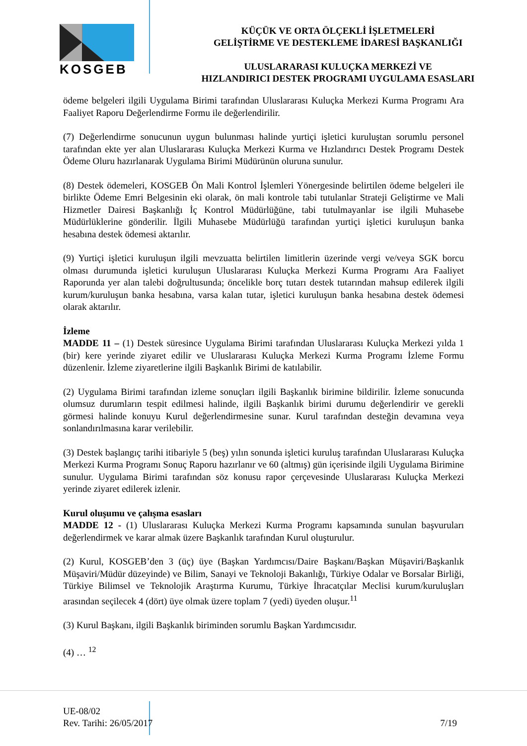KOSGEB
KÜÇÜK VE ORTA ÖLÇEKLİ İŞLETMELERİ
GELİŞTİRME VE DESTEKLEME İDARESİ BAŞKANLIĞI
ULUSLARARASI KULUÇKA MERKEZİ VE
HIZLANDIRICI DESTEK PROGRAMI UYGULAMA ESASLARI
ödeme belgeleri ilgili Uygulama Birimi tarafından Uluslararası Kuluçka Merkezi Kurma Programı Ara Faaliyet Raporu Değerlendirme Formu ile değerlendirilir.
(7) Değerlendirme sonucunun uygun bulunması halinde yurtiçi işletici kuruluştan sorumlu personel tarafından ekte yer alan Uluslararası Kuluçka Merkezi Kurma ve Hızlandırıcı Destek Programı Destek Ödeme Oluru hazırlanarak Uygulama Birimi Müdürünün oluruna sunulur.
(8) Destek ödemeleri, KOSGEB Ön Mali Kontrol İşlemleri Yönergesinde belirtilen ödeme belgeleri ile birlikte Ödeme Emri Belgesinin eki olarak, ön mali kontrole tabi tutulanlar Strateji Geliştirme ve Mali Hizmetler Dairesi Başkanlığı İç Kontrol Müdürlüğüne, tabi tutulmayanlar ise ilgili Muhasebe Müdürlüklerine gönderilir. İlgili Muhasebe Müdürlüğü tarafından yurtiçi işletici kuruluşun banka hesabına destek ödemesi aktarılır.
(9) Yurtiçi işletici kuruluşun ilgili mevzuatta belirtilen limitlerin üzerinde vergi ve/veya SGK borcu olması durumunda işletici kuruluşun Uluslararası Kuluçka Merkezi Kurma Programı Ara Faaliyet Raporunda yer alan talebi doğrultusunda; öncelikle borç tutarı destek tutarından mahsup edilerek ilgili kurum/kuruluşun banka hesabına, varsa kalan tutar, işletici kuruluşun banka hesabına destek ödemesi olarak aktarılır.
İzleme
MADDE 11 – (1) Destek süresince Uygulama Birimi tarafından Uluslararası Kuluçka Merkezi yılda 1 (bir) kere yerinde ziyaret edilir ve Uluslararası Kuluçka Merkezi Kurma Programı İzleme Formu düzenlenir. İzleme ziyaretlerine ilgili Başkanlık Birimi de katılabilir.
(2) Uygulama Birimi tarafından izleme sonuçları ilgili Başkanlık birimine bildirilir. İzleme sonucunda olumsuz durumların tespit edilmesi halinde, ilgili Başkanlık birimi durumu değerlendirir ve gerekli görmesi halinde konuyu Kurul değerlendirmesine sunar. Kurul tarafından desteğin devamına veya sonlandırılmasına karar verilebilir.
(3) Destek başlangıç tarihi itibariyle 5 (beş) yılın sonunda işletici kuruluş tarafından Uluslararası Kuluçka Merkezi Kurma Programı Sonuç Raporu hazırlanır ve 60 (altmış) gün içerisinde ilgili Uygulama Birimine sunulur. Uygulama Birimi tarafından söz konusu rapor çerçevesinde Uluslararası Kuluçka Merkezi yerinde ziyaret edilerek izlenir.
Kurul oluşumu ve çalışma esasları
MADDE 12 - (1) Uluslararası Kuluçka Merkezi Kurma Programı kapsamında sunulan başvuruları değerlendirmek ve karar almak üzere Başkanlık tarafından Kurul oluşturulur.
(2) Kurul, KOSGEB’den 3 (üç) üye (Başkan Yardımcısı/Daire Başkanı/Başkan Müşaviri/Başkanlık Müşaviri/Müdür düzeyinde) ve Bilim, Sanayi ve Teknoloji Bakanlığı, Türkiye Odalar ve Borsalar Birliği, Türkiye Bilimsel ve Teknolojik Araştırma Kurumu, Türkiye İhracatçılar Meclisi kurum/kuruluşları arasından seçilecek 4 (dört) üye olmak üzere toplam 7 (yedi) üyeden oluşur.<sup>11</sup>
(3) Kurul Başkanı, ilgili Başkanlık biriminden sorumlu Başkan Yardımcısıdır.
(4) … <sup>12</sup>
UE-08/02
Rev. Tarihi: 26/05/2017
7/19